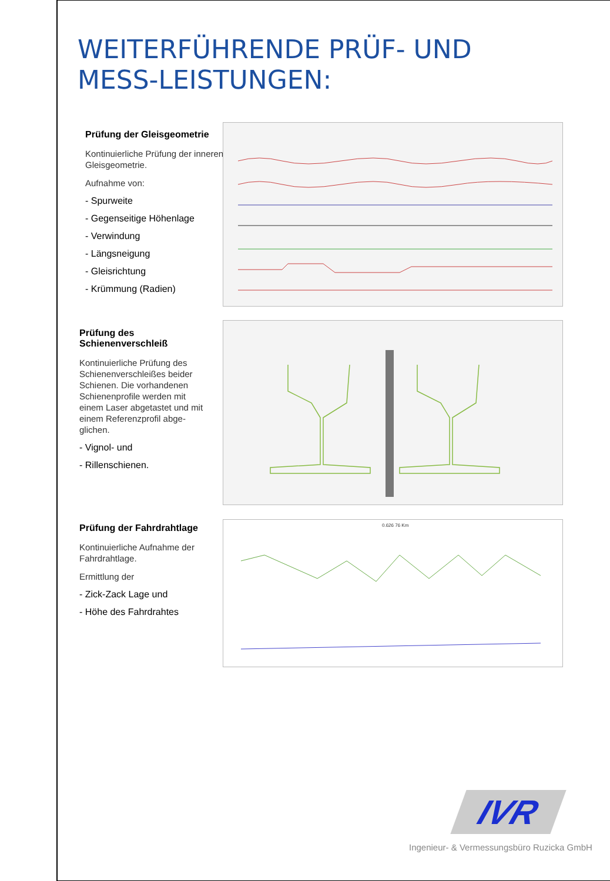WEITERFÜHRENDE PRÜF- UND MESS-LEISTUNGEN:
Prüfung der Gleisgeometrie
Kontinuierliche Prüfung der inneren Gleisgeometrie.
Aufnahme von:
- Spurweite
- Gegenseitige Höhenlage
- Verwindung
- Längsneigung
- Gleisrichtung
- Krümmung (Radien)
Prüfung des Schienenverschleiß
Kontinuierliche Prüfung des Schienenverschleißes beider Schienen. Die vorhandenen Schienenprofile werden mit einem Laser abgetastet und mit einem Referenzprofil abge-glichen.
- Vignol- und
- Rillenschienen.
Prüfung der Fahrdrahtlage
Kontinuierliche Aufnahme der Fahrdrahtlage.
Ermittlung der
- Zick-Zack Lage und
- Höhe des Fahrdrahtes
0.626 76 Km
IVR
Ingenieur- & Vermessungsbüro Ruzicka GmbH